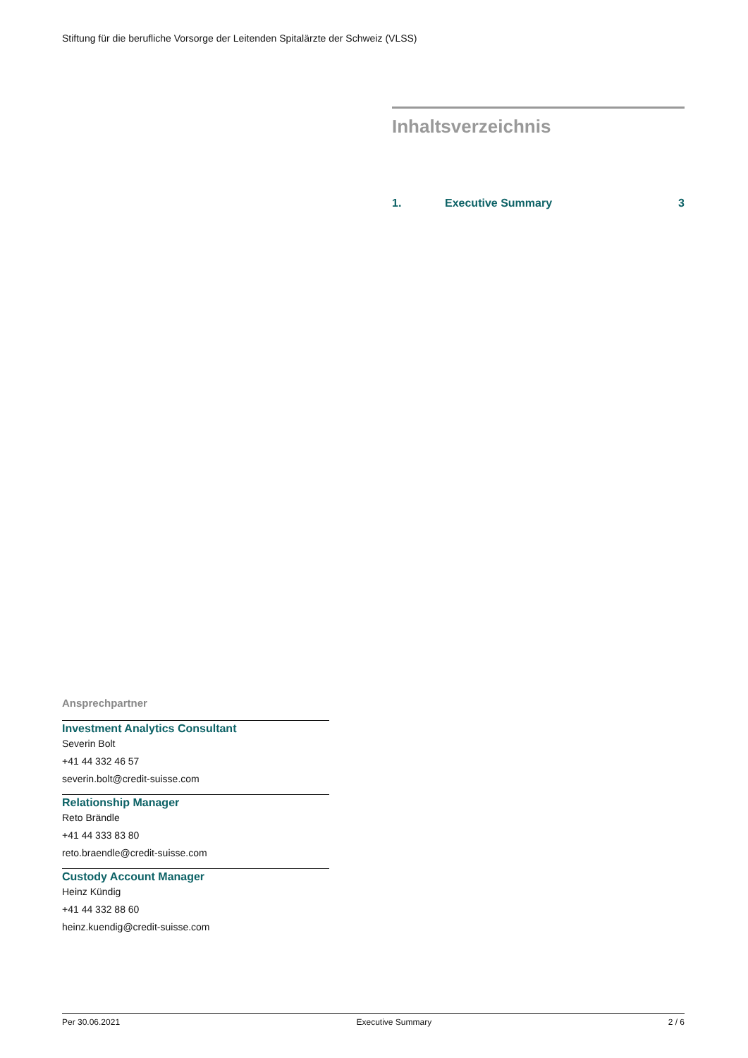Stiftung für die berufliche Vorsorge der Leitenden Spitalärzte der Schweiz (VLSS)
Inhaltsverzeichnis
1. Executive Summary 3
Ansprechpartner
Investment Analytics Consultant
Severin Bolt
+41 44 332 46 57
severin.bolt@credit-suisse.com
Relationship Manager
Reto Brändle
+41 44 333 83 80
reto.braendle@credit-suisse.com
Custody Account Manager
Heinz Kündig
+41 44 332 88 60
heinz.kuendig@credit-suisse.com
Per 30.06.2021 Executive Summary 2 / 6